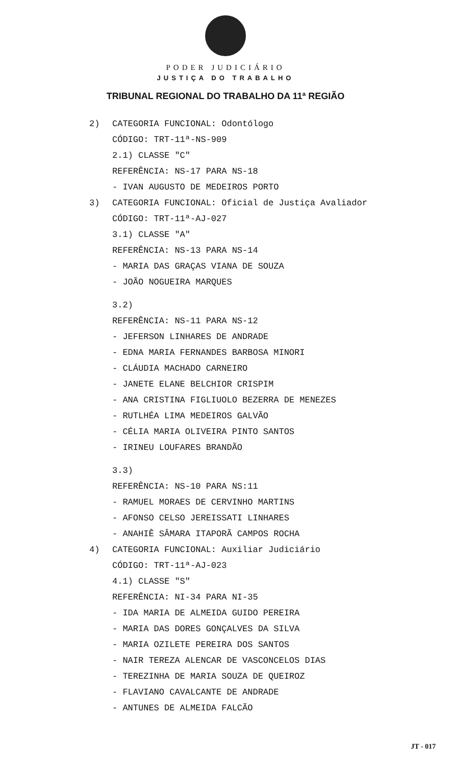PODER JUDICIÁRIO
JUSTIÇA DO TRABALHO
TRIBUNAL REGIONAL DO TRABALHO DA 11ª REGIÃO
2) CATEGORIA FUNCIONAL: Odontólogo
CÓDIGO: TRT-11ª-NS-909
2.1) CLASSE "C"
REFERÊNCIA: NS-17 PARA NS-18
- IVAN AUGUSTO DE MEDEIROS PORTO
3) CATEGORIA FUNCIONAL: Oficial de Justiça Avaliador
CÓDIGO: TRT-11ª-AJ-027
3.1) CLASSE "A"
REFERÊNCIA: NS-13 PARA NS-14
- MARIA DAS GRAÇAS VIANA DE SOUZA
- JOÃO NOGUEIRA MARQUES
3.2)
REFERÊNCIA: NS-11 PARA NS-12
- JEFERSON LINHARES DE ANDRADE
- EDNA MARIA FERNANDES BARBOSA MINORI
- CLÁUDIA MACHADO CARNEIRO
- JANETE ELANE BELCHIOR CRISPIM
- ANA CRISTINA FIGLIUOLO BEZERRA DE MENEZES
- RUTLHÉA LIMA MEDEIROS GALVÃO
- CÉLIA MARIA OLIVEIRA PINTO SANTOS
- IRINEU LOUFARES BRANDÃO
3.3)
REFERÊNCIA: NS-10 PARA NS:11
- RAMUEL MORAES DE CERVINHO MARTINS
- AFONSO CELSO JEREISSATI LINHARES
- ANAHIÊ SÂMARA ITAPORÃ CAMPOS ROCHA
4) CATEGORIA FUNCIONAL: Auxiliar Judiciário
CÓDIGO: TRT-11ª-AJ-023
4.1) CLASSE "S"
REFERÊNCIA: NI-34 PARA NI-35
- IDA MARIA DE ALMEIDA GUIDO PEREIRA
- MARIA DAS DORES GONÇALVES DA SILVA
- MARIA OZILETE PEREIRA DOS SANTOS
- NAIR TEREZA ALENCAR DE VASCONCELOS DIAS
- TEREZINHA DE MARIA SOUZA DE QUEIROZ
- FLAVIANO CAVALCANTE DE ANDRADE
- ANTUNES DE ALMEIDA FALCÃO
JT - 017